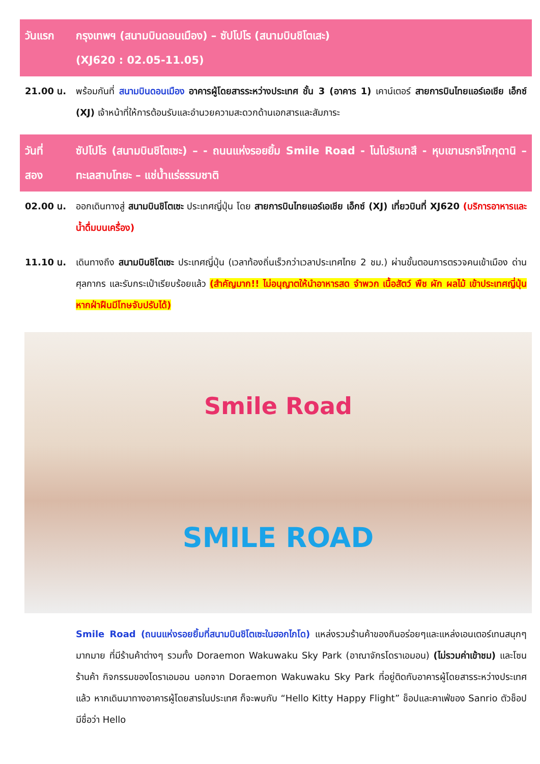วันแรก กรุงเทพฯ (สนามบินดอนเมือง) – ซัปโปโร (สนามบินชิโตเสะ)
(XJ620 : 02.05-11.05)
21.00 น. พร้อมกันที่ สนามบินดอนเมือง อาคารผู้โดยสารระหว่างประเทศ ชั้น 3 (อาคาร 1) เคาน์เตอร์ สายการบินไทยแอร์เอเชีย เอ็กซ์ (XJ) เจ้าหน้าที่ให้การต้อนรับและอำนวยความสะดวกด้านเอกสารและสัมภาระ
วันที่
สอง
ซัปโปโร (สนามบินชิโตเซะ) – - ถนนแห่งรอยยิ้ม Smile Road - โนโบริเบทสึ - หุบเขานรกจิโกกุดานิ – ทะเลสาบโทยะ – แช่น้ำแร่ธรรมชาติ
02.00 น. ออกเดินทางสู่ สนามบินชิโตเซะ ประเทศญี่ปุ่น โดย สายการบินไทยแอร์เอเชีย เอ็กซ์ (XJ) เที่ยวบินที่ XJ620 (บริการอาหารและน้ำดื่มบนเครื่อง)
11.10 น. เดินทางถึง สนามบินชิโตเซะ ประเทศญี่ปุ่น (เวลาท้องถิ่นเร็วกว่าเวลาประเทศไทย 2 ชม.) ผ่านขั้นตอนการตรวจคนเข้าเมือง ด่านศุลกากร และรับกระเป๋าเรียบร้อยแล้ว (สำคัญมาก!! ไม่อนุญาตให้นำอาหารสด จำพวก เนื้อสัตว์ พืช ผัก ผลไม้ เข้าประเทศญี่ปุ่นหากฝ่าฝืนมีโทษจับปรับได้)
Smile Road
SMILE ROAD
Smile Road (ถนนแห่งรอยยิ้มที่สนามบินชิโตเซะในฮอกไกโด) แหล่งรวมร้านค้าของกินอร่อยๆและแหล่งเอนเตอร์เทนสนุกๆ มากมาย ที่มีร้านค้าต่างๆ รวมทั้ง Doraemon Wakuwaku Sky Park (อาณาจักรโดราเอมอน) (ไม่รวมค่าเข้าชม) และโซนร้านค้า กิจกรรมของโดราเอมอน นอกจาก Doraemon Wakuwaku Sky Park ที่อยู่ติดกับอาคารผู้โดยสารระหว่างประเทศแล้ว หากเดินมาทางอาคารผู้โดยสารในประเทศ ก็จะพบกับ “Hello Kitty Happy Flight” ช็อปและคาเฟ่ของ Sanrio ตัวช็อปมีชื่อว่า Hello